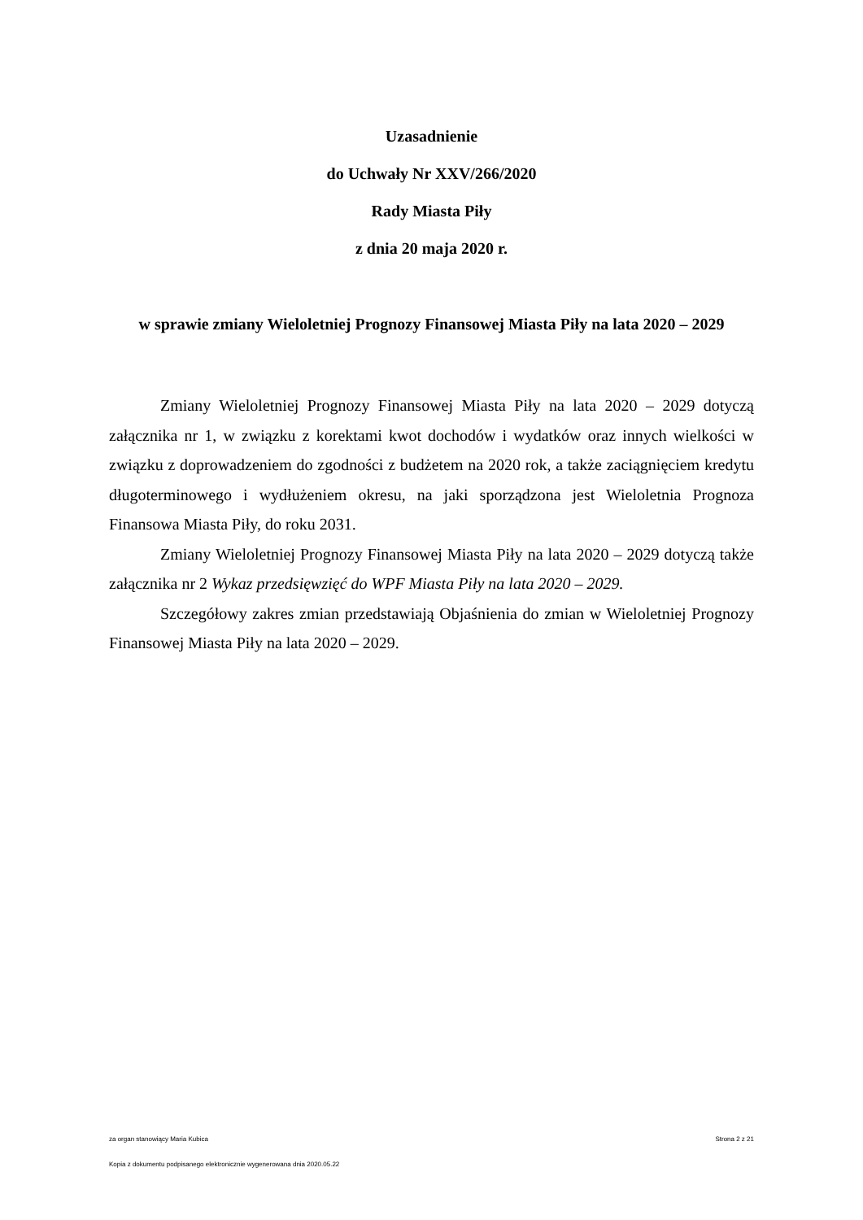Uzasadnienie
do Uchwały Nr XXV/266/2020
Rady Miasta Piły
z dnia 20 maja 2020 r.
w sprawie zmiany Wieloletniej Prognozy Finansowej Miasta Piły na lata 2020 – 2029
Zmiany Wieloletniej Prognozy Finansowej Miasta Piły na lata 2020 – 2029 dotyczą załącznika nr 1, w związku z korektami kwot dochodów i wydatków oraz innych wielkości w związku z doprowadzeniem do zgodności z budżetem na 2020 rok, a także zaciągnięciem kredytu długoterminowego i wydłużeniem okresu, na jaki sporządzona jest Wieloletnia Prognoza Finansowa Miasta Piły, do roku 2031.
Zmiany Wieloletniej Prognozy Finansowej Miasta Piły na lata 2020 – 2029 dotyczą także załącznika nr 2 Wykaz przedsięwzięć do WPF Miasta Piły na lata 2020 – 2029.
Szczegółowy zakres zmian przedstawiają Objaśnienia do zmian w Wieloletniej Prognozy Finansowej Miasta Piły na lata 2020 – 2029.
za organ stanowiący Maria Kubica Strona 2 z 21
Kopia z dokumentu podpisanego elektronicznie wygenerowana dnia 2020.05.22